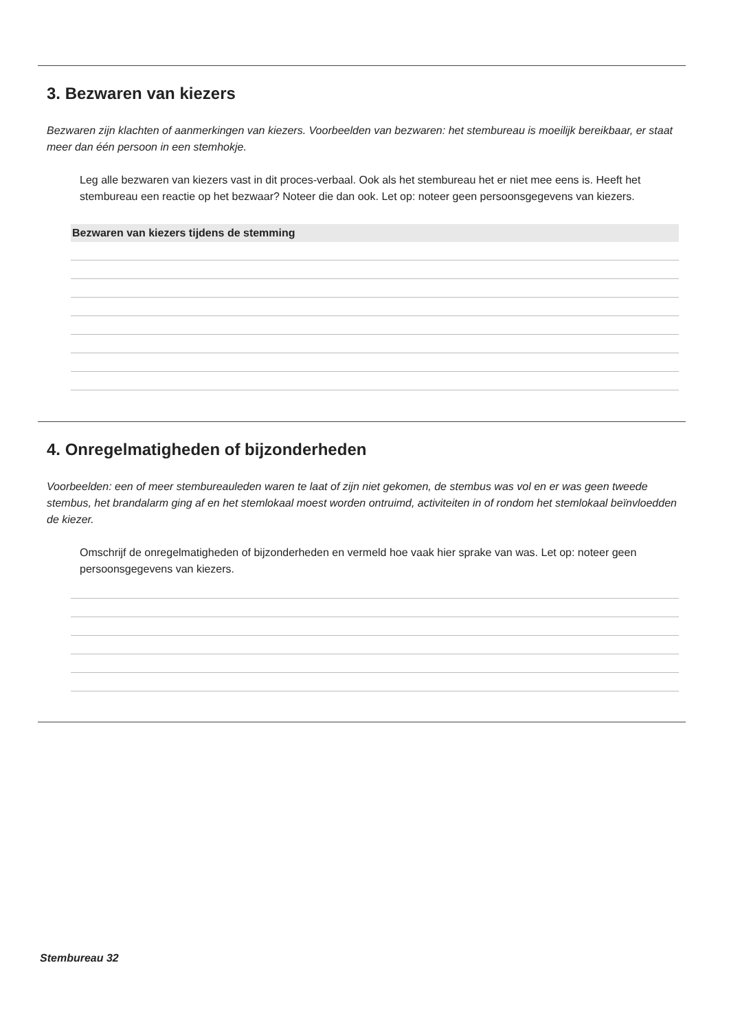3. Bezwaren van kiezers
Bezwaren zijn klachten of aanmerkingen van kiezers. Voorbeelden van bezwaren: het stembureau is moeilijk bereikbaar, er staat meer dan één persoon in een stemhokje.
Leg alle bezwaren van kiezers vast in dit proces-verbaal. Ook als het stembureau het er niet mee eens is. Heeft het stembureau een reactie op het bezwaar? Noteer die dan ook. Let op: noteer geen persoonsgegevens van kiezers.
Bezwaren van kiezers tijdens de stemming
4. Onregelmatigheden of bijzonderheden
Voorbeelden: een of meer stembureauleden waren te laat of zijn niet gekomen, de stembus was vol en er was geen tweede stembus, het brandalarm ging af en het stemlokaal moest worden ontruimd, activiteiten in of rondom het stemlokaal beïnvloedden de kiezer.
Omschrijf de onregelmatigheden of bijzonderheden en vermeld hoe vaak hier sprake van was. Let op: noteer geen persoonsgegevens van kiezers.
Stembureau 32